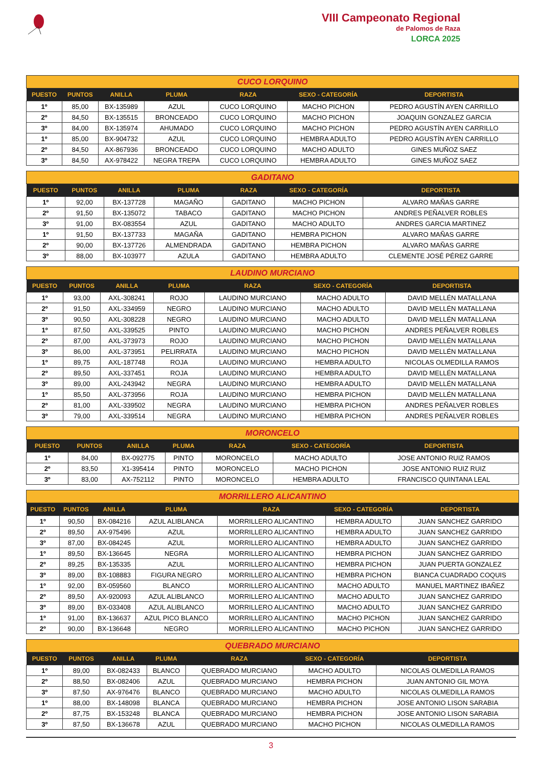VIII Campeonato Regional
de Palomos de Raza
LORCA 2025
| CUCO LORQUINO | | | | | | |
| PUESTO | PUNTOS | ANILLA | PLUMA | RAZA | SEXO - CATEGORÍA | DEPORTISTA |
| 1º | 85,00 | BX-135989 | AZUL | CUCO LORQUINO | MACHO PICHON | PEDRO AGUSTÍN AYEN CARRILLO |
| 2º | 84,50 | BX-135515 | BRONCEADO | CUCO LORQUINO | MACHO PICHON | JOAQUIN GONZALEZ GARCIA |
| 3º | 84,00 | BX-135974 | AHUMADO | CUCO LORQUINO | MACHO PICHON | PEDRO AGUSTÍN AYEN CARRILLO |
| 1º | 85,00 | BX-904732 | AZUL | CUCO LORQUINO | HEMBRA ADULTO | PEDRO AGUSTÍN AYEN CARRILLO |
| 2º | 84,50 | AX-867936 | BRONCEADO | CUCO LORQUINO | MACHO ADULTO | GINES MUÑOZ SAEZ |
| 3º | 84,50 | AX-978422 | NEGRA TREPA | CUCO LORQUINO | HEMBRA ADULTO | GINES MUÑOZ SAEZ |
| GADITANO | | | | | | |
| PUESTO | PUNTOS | ANILLA | PLUMA | RAZA | SEXO - CATEGORÍA | DEPORTISTA |
| 1º | 92,00 | BX-137728 | MAGAÑO | GADITANO | MACHO PICHON | ALVARO MAÑAS GARRE |
| 2º | 91,50 | BX-135072 | TABACO | GADITANO | MACHO PICHON | ANDRES PEÑALVER ROBLES |
| 3º | 91,00 | BX-083554 | AZUL | GADITANO | MACHO ADULTO | ANDRES GARCIA MARTINEZ |
| 1º | 91,50 | BX-137733 | MAGAÑA | GADITANO | HEMBRA PICHON | ALVARO MAÑAS GARRE |
| 2º | 90,00 | BX-137726 | ALMENDRADA | GADITANO | HEMBRA PICHON | ALVARO MAÑAS GARRE |
| 3º | 88,00 | BX-103977 | AZULA | GADITANO | HEMBRA ADULTO | CLEMENTE JOSÉ PÉREZ GARRE |
| LAUDINO MURCIANO | | | | | | |
| PUESTO | PUNTOS | ANILLA | PLUMA | RAZA | SEXO - CATEGORÍA | DEPORTISTA |
| 1º | 93,00 | AXL-308241 | ROJO | LAUDINO MURCIANO | MACHO ADULTO | DAVID MELLÉN MATALLANA |
| 2º | 91,50 | AXL-334959 | NEGRO | LAUDINO MURCIANO | MACHO ADULTO | DAVID MELLÉN MATALLANA |
| 3º | 90,50 | AXL-308228 | NEGRO | LAUDINO MURCIANO | MACHO ADULTO | DAVID MELLÉN MATALLANA |
| 1º | 87,50 | AXL-339525 | PINTO | LAUDINO MURCIANO | MACHO PICHON | ANDRES PEÑALVER ROBLES |
| 2º | 87,00 | AXL-373973 | ROJO | LAUDINO MURCIANO | MACHO PICHON | DAVID MELLÉN MATALLANA |
| 3º | 86,00 | AXL-373951 | PELIRRATA | LAUDINO MURCIANO | MACHO PICHON | DAVID MELLÉN MATALLANA |
| 1º | 89,75 | AXL-187748 | ROJA | LAUDINO MURCIANO | HEMBRA ADULTO | NICOLAS OLMEDILLA RAMOS |
| 2º | 89,50 | AXL-337451 | ROJA | LAUDINO MURCIANO | HEMBRA ADULTO | DAVID MELLÉN MATALLANA |
| 3º | 89,00 | AXL-243942 | NEGRA | LAUDINO MURCIANO | HEMBRA ADULTO | DAVID MELLÉN MATALLANA |
| 1º | 85,50 | AXL-373956 | ROJA | LAUDINO MURCIANO | HEMBRA PICHON | DAVID MELLÉN MATALLANA |
| 2º | 81,00 | AXL-339502 | NEGRA | LAUDINO MURCIANO | HEMBRA PICHON | ANDRES PEÑALVER ROBLES |
| 3º | 79,00 | AXL-339514 | NEGRA | LAUDINO MURCIANO | HEMBRA PICHON | ANDRES PEÑALVER ROBLES |
| MORONCELO | | | | | | |
| PUESTO | PUNTOS | ANILLA | PLUMA | RAZA | SEXO - CATEGORÍA | DEPORTISTA |
| 1º | 84,00 | BX-092775 | PINTO | MORONCELO | MACHO ADULTO | JOSE ANTONIO RUIZ RAMOS |
| 2º | 83,50 | X1-395414 | PINTO | MORONCELO | MACHO PICHON | JOSE ANTONIO RUIZ RUIZ |
| 3º | 83,00 | AX-752112 | PINTO | MORONCELO | HEMBRA ADULTO | FRANCISCO QUINTANA LEAL |
| MORRILLERO ALICANTINO | | | | | | |
| PUESTO | PUNTOS | ANILLA | PLUMA | RAZA | SEXO - CATEGORÍA | DEPORTISTA |
| 1º | 90,50 | BX-084216 | AZUL ALIBLANCA | MORRILLERO ALICANTINO | HEMBRA ADULTO | JUAN SANCHEZ GARRIDO |
| 2º | 89,50 | AX-975496 | AZUL | MORRILLERO ALICANTINO | HEMBRA ADULTO | JUAN SANCHEZ GARRIDO |
| 3º | 87,00 | BX-084245 | AZUL | MORRILLERO ALICANTINO | HEMBRA ADULTO | JUAN SANCHEZ GARRIDO |
| 1º | 89,50 | BX-136645 | NEGRA | MORRILLERO ALICANTINO | HEMBRA PICHON | JUAN SANCHEZ GARRIDO |
| 2º | 89,25 | BX-135335 | AZUL | MORRILLERO ALICANTINO | HEMBRA PICHON | JUAN PUERTA GONZALEZ |
| 3º | 89,00 | BX-108883 | FIGURA NEGRO | MORRILLERO ALICANTINO | HEMBRA PICHON | BIANCA CUADRADO COQUIS |
| 1º | 92,00 | BX-059560 | BLANCO | MORRILLERO ALICANTINO | MACHO ADULTO | MANUEL MARTINEZ IBAÑEZ |
| 2º | 89,50 | AX-920093 | AZUL ALIBLANCO | MORRILLERO ALICANTINO | MACHO ADULTO | JUAN SANCHEZ GARRIDO |
| 3º | 89,00 | BX-033408 | AZUL ALIBLANCO | MORRILLERO ALICANTINO | MACHO ADULTO | JUAN SANCHEZ GARRIDO |
| 1º | 91,00 | BX-136637 | AZUL PICO BLANCO | MORRILLERO ALICANTINO | MACHO PICHON | JUAN SANCHEZ GARRIDO |
| 2º | 90,00 | BX-136648 | NEGRO | MORRILLERO ALICANTINO | MACHO PICHON | JUAN SANCHEZ GARRIDO |
| QUEBRADO MURCIANO | | | | | | |
| PUESTO | PUNTOS | ANILLA | PLUMA | RAZA | SEXO - CATEGORÍA | DEPORTISTA |
| 1º | 89,00 | BX-082433 | BLANCO | QUEBRADO MURCIANO | MACHO ADULTO | NICOLAS OLMEDILLA RAMOS |
| 2º | 88,50 | BX-082406 | AZUL | QUEBRADO MURCIANO | HEMBRA PICHON | JUAN ANTONIO GIL MOYA |
| 3º | 87,50 | AX-976476 | BLANCO | QUEBRADO MURCIANO | MACHO ADULTO | NICOLAS OLMEDILLA RAMOS |
| 1º | 88,00 | BX-148098 | BLANCA | QUEBRADO MURCIANO | HEMBRA PICHON | JOSE ANTONIO LISON SARABIA |
| 2º | 87,75 | BX-153248 | BLANCA | QUEBRADO MURCIANO | HEMBRA PICHON | JOSE ANTONIO LISON SARABIA |
| 3º | 87,50 | BX-136678 | AZUL | QUEBRADO MURCIANO | MACHO PICHON | NICOLAS OLMEDILLA RAMOS |
3